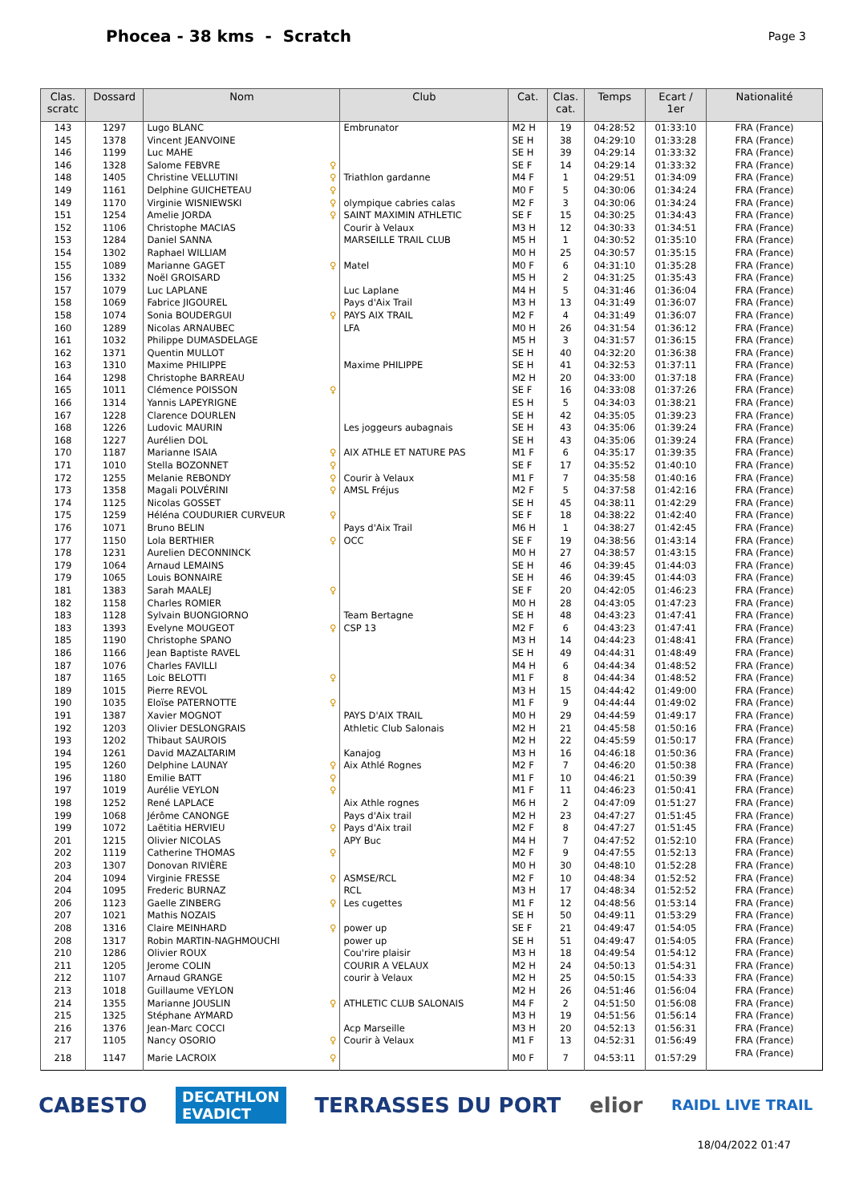Phocea - 38 kms - Scratch
Page 3
| Clas. scratc | Dossard | Nom | Club | Cat. | Clas. cat. | Temps | Ecart / 1er | Nationalité |
| --- | --- | --- | --- | --- | --- | --- | --- | --- |
| 143 | 1297 | Lugo BLANC | Embrunator | M2 H | 19 | 04:28:52 | 01:33:10 | FRA (France) |
| 145 | 1378 | Vincent JEANVOINE | | SE H | 38 | 04:29:10 | 01:33:28 | FRA (France) |
| 146 | 1199 | Luc MAHE | | SE H | 39 | 04:29:14 | 01:33:32 | FRA (France) |
| 146 | 1328 | Salome FEBVRE ♀ | | SE F | 14 | 04:29:14 | 01:33:32 | FRA (France) |
| 148 | 1405 | Christine VELLUTINI ♀ | Triathlon gardanne | M4 F | 1 | 04:29:51 | 01:34:09 | FRA (France) |
| 149 | 1161 | Delphine GUICHETEAU ♀ | | M0 F | 5 | 04:30:06 | 01:34:24 | FRA (France) |
| 149 | 1170 | Virginie WISNIEWSKI ♀ | olympique cabries calas | M2 F | 3 | 04:30:06 | 01:34:24 | FRA (France) |
| 151 | 1254 | Amelie JORDA ♀ | SAINT MAXIMIN ATHLETIC | SE F | 15 | 04:30:25 | 01:34:43 | FRA (France) |
| 152 | 1106 | Christophe MACIAS | Courir à Velaux | M3 H | 12 | 04:30:33 | 01:34:51 | FRA (France) |
| 153 | 1284 | Daniel SANNA | MARSEILLE TRAIL CLUB | M5 H | 1 | 04:30:52 | 01:35:10 | FRA (France) |
| 154 | 1302 | Raphael WILLIAM | | M0 H | 25 | 04:30:57 | 01:35:15 | FRA (France) |
| 155 | 1089 | Marianne GAGET ♀ | Matel | M0 F | 6 | 04:31:10 | 01:35:28 | FRA (France) |
| 156 | 1332 | Noël GROISARD | | M5 H | 2 | 04:31:25 | 01:35:43 | FRA (France) |
| 157 | 1079 | Luc LAPLANE | Luc Laplane | M4 H | 5 | 04:31:46 | 01:36:04 | FRA (France) |
| 158 | 1069 | Fabrice JIGOUREL | Pays d'Aix Trail | M3 H | 13 | 04:31:49 | 01:36:07 | FRA (France) |
| 158 | 1074 | Sonia BOUDERGUI ♀ | PAYS AIX TRAIL | M2 F | 4 | 04:31:49 | 01:36:07 | FRA (France) |
| 160 | 1289 | Nicolas ARNAUBEC | LFA | M0 H | 26 | 04:31:54 | 01:36:12 | FRA (France) |
| 161 | 1032 | Philippe DUMASDELAGE | | M5 H | 3 | 04:31:57 | 01:36:15 | FRA (France) |
| 162 | 1371 | Quentin MULLOT | | SE H | 40 | 04:32:20 | 01:36:38 | FRA (France) |
| 163 | 1310 | Maxime PHILIPPE | Maxime PHILIPPE | SE H | 41 | 04:32:53 | 01:37:11 | FRA (France) |
| 164 | 1298 | Christophe BARREAU | | M2 H | 20 | 04:33:00 | 01:37:18 | FRA (France) |
| 165 | 1011 | Clémence POISSON ♀ | | SE F | 16 | 04:33:08 | 01:37:26 | FRA (France) |
| 166 | 1314 | Yannis LAPEYRIGNE | | ES H | 5 | 04:34:03 | 01:38:21 | FRA (France) |
| 167 | 1228 | Clarence DOURLEN | | SE H | 42 | 04:35:05 | 01:39:23 | FRA (France) |
| 168 | 1226 | Ludovic MAURIN | Les joggeurs aubagnais | SE H | 43 | 04:35:06 | 01:39:24 | FRA (France) |
| 168 | 1227 | Aurélien DOL | | SE H | 43 | 04:35:06 | 01:39:24 | FRA (France) |
| 170 | 1187 | Marianne ISAIA ♀ | AIX ATHLE ET NATURE PAS | M1 F | 6 | 04:35:17 | 01:39:35 | FRA (France) |
| 171 | 1010 | Stella BOZONNET ♀ | | SE F | 17 | 04:35:52 | 01:40:10 | FRA (France) |
| 172 | 1255 | Melanie REBONDY ♀ | Courir à Velaux | M1 F | 7 | 04:35:58 | 01:40:16 | FRA (France) |
| 173 | 1358 | Magali POLVÉRINI ♀ | AMSL Fréjus | M2 F | 5 | 04:37:58 | 01:42:16 | FRA (France) |
| 174 | 1125 | Nicolas GOSSET | | SE H | 45 | 04:38:11 | 01:42:29 | FRA (France) |
| 175 | 1259 | Héléna COUDURIER CURVEUR ♀ | | SE F | 18 | 04:38:22 | 01:42:40 | FRA (France) |
| 176 | 1071 | Bruno BELIN | Pays d'Aix Trail | M6 H | 1 | 04:38:27 | 01:42:45 | FRA (France) |
| 177 | 1150 | Lola BERTHIER ♀ | OCC | SE F | 19 | 04:38:56 | 01:43:14 | FRA (France) |
| 178 | 1231 | Aurelien DECONNINCK | | M0 H | 27 | 04:38:57 | 01:43:15 | FRA (France) |
| 179 | 1064 | Arnaud LEMAINS | | SE H | 46 | 04:39:45 | 01:44:03 | FRA (France) |
| 179 | 1065 | Louis BONNAIRE | | SE H | 46 | 04:39:45 | 01:44:03 | FRA (France) |
| 181 | 1383 | Sarah MAALEJ ♀ | | SE F | 20 | 04:42:05 | 01:46:23 | FRA (France) |
| 182 | 1158 | Charles ROMIER | | M0 H | 28 | 04:43:05 | 01:47:23 | FRA (France) |
| 183 | 1128 | Sylvain BUONGIORNO | Team Bertagne | SE H | 48 | 04:43:23 | 01:47:41 | FRA (France) |
| 183 | 1393 | Evelyne MOUGEOT ♀ | CSP 13 | M2 F | 6 | 04:43:23 | 01:47:41 | FRA (France) |
| 185 | 1190 | Christophe SPANO | | M3 H | 14 | 04:44:23 | 01:48:41 | FRA (France) |
| 186 | 1166 | Jean Baptiste RAVEL | | SE H | 49 | 04:44:31 | 01:48:49 | FRA (France) |
| 187 | 1076 | Charles FAVILLI | | M4 H | 6 | 04:44:34 | 01:48:52 | FRA (France) |
| 187 | 1165 | Loic BELOTTI ♀ | | M1 F | 8 | 04:44:34 | 01:48:52 | FRA (France) |
| 189 | 1015 | Pierre REVOL | | M3 H | 15 | 04:44:42 | 01:49:00 | FRA (France) |
| 190 | 1035 | Eloïse PATERNOTTE ♀ | | M1 F | 9 | 04:44:44 | 01:49:02 | FRA (France) |
| 191 | 1387 | Xavier MOGNOT | PAYS D'AIX TRAIL | M0 H | 29 | 04:44:59 | 01:49:17 | FRA (France) |
| 192 | 1203 | Olivier DESLONGRAIS | Athletic Club Salonais | M2 H | 21 | 04:45:58 | 01:50:16 | FRA (France) |
| 193 | 1202 | Thibaut SAUROIS | | M2 H | 22 | 04:45:59 | 01:50:17 | FRA (France) |
| 194 | 1261 | David MAZALTARIM | Kanajog | M3 H | 16 | 04:46:18 | 01:50:36 | FRA (France) |
| 195 | 1260 | Delphine LAUNAY ♀ | Aix Athlé Rognes | M2 F | 7 | 04:46:20 | 01:50:38 | FRA (France) |
| 196 | 1180 | Emilie BATT ♀ | | M1 F | 10 | 04:46:21 | 01:50:39 | FRA (France) |
| 197 | 1019 | Aurélie VEYLON ♀ | | M1 F | 11 | 04:46:23 | 01:50:41 | FRA (France) |
| 198 | 1252 | René LAPLACE | Aix Athle rognes | M6 H | 2 | 04:47:09 | 01:51:27 | FRA (France) |
| 199 | 1068 | Jérôme CANONGE | Pays d'Aix trail | M2 H | 23 | 04:47:27 | 01:51:45 | FRA (France) |
| 199 | 1072 | Laëtitia HERVIEU ♀ | Pays d'Aix trail | M2 F | 8 | 04:47:27 | 01:51:45 | FRA (France) |
| 201 | 1215 | Olivier NICOLAS | APY Buc | M4 H | 7 | 04:47:52 | 01:52:10 | FRA (France) |
| 202 | 1119 | Catherine THOMAS ♀ | | M2 F | 9 | 04:47:55 | 01:52:13 | FRA (France) |
| 203 | 1307 | Donovan RIVIÈRE | | M0 H | 30 | 04:48:10 | 01:52:28 | FRA (France) |
| 204 | 1094 | Virginie FRESSE ♀ | ASMSE/RCL | M2 F | 10 | 04:48:34 | 01:52:52 | FRA (France) |
| 204 | 1095 | Frederic BURNAZ | RCL | M3 H | 17 | 04:48:34 | 01:52:52 | FRA (France) |
| 206 | 1123 | Gaelle ZINBERG ♀ | Les cugettes | M1 F | 12 | 04:48:56 | 01:53:14 | FRA (France) |
| 207 | 1021 | Mathis NOZAIS | | SE H | 50 | 04:49:11 | 01:53:29 | FRA (France) |
| 208 | 1316 | Claire MEINHARD ♀ | power up | SE F | 21 | 04:49:47 | 01:54:05 | FRA (France) |
| 208 | 1317 | Robin MARTIN-NAGHMOUCHI | power up | SE H | 51 | 04:49:47 | 01:54:05 | FRA (France) |
| 210 | 1286 | Olivier ROUX | Cou'rire plaisir | M3 H | 18 | 04:49:54 | 01:54:12 | FRA (France) |
| 211 | 1205 | Jerome COLIN | COURIR A VELAUX | M2 H | 24 | 04:50:13 | 01:54:31 | FRA (France) |
| 212 | 1107 | Arnaud GRANGE | courir à Velaux | M2 H | 25 | 04:50:15 | 01:54:33 | FRA (France) |
| 213 | 1018 | Guillaume VEYLON | | M2 H | 26 | 04:51:46 | 01:56:04 | FRA (France) |
| 214 | 1355 | Marianne JOUSLIN ♀ | ATHLETIC CLUB SALONAIS | M4 F | 2 | 04:51:50 | 01:56:08 | FRA (France) |
| 215 | 1325 | Stéphane AYMARD | | M3 H | 19 | 04:51:56 | 01:56:14 | FRA (France) |
| 216 | 1376 | Jean-Marc COCCI | Acp Marseille | M3 H | 20 | 04:52:13 | 01:56:31 | FRA (France) |
| 217 | 1105 | Nancy OSORIO ♀ | Courir à Velaux | M1 F | 13 | 04:52:31 | 01:56:49 | FRA (France) |
| 218 | 1147 | Marie LACROIX ♀ | | M0 F | 7 | 04:53:11 | 01:57:29 | FRA (France) |
CABESTO DECATHLON
EVADICT TERRASSES DU PORT elior RAIDL LIVE TRAIL
18/04/2022 01:47